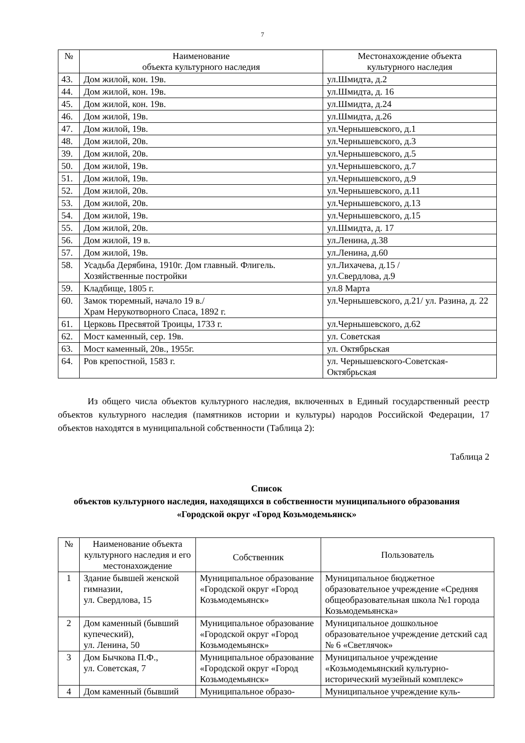7
| № | Наименование объекта культурного наследия | Местонахождение объекта культурного наследия |
| --- | --- | --- |
| 43. | Дом жилой, кон. 19в. | ул.Шмидта, д.2 |
| 44. | Дом жилой, кон. 19в. | ул.Шмидта, д. 16 |
| 45. | Дом жилой, кон. 19в. | ул.Шмидта, д.24 |
| 46. | Дом жилой, 19в. | ул.Шмидта, д.26 |
| 47. | Дом жилой, 19в. | ул.Чернышевского, д.1 |
| 48. | Дом жилой, 20в. | ул.Чернышевского, д.3 |
| 39. | Дом жилой, 20в. | ул.Чернышевского, д.5 |
| 50. | Дом жилой, 19в. | ул.Чернышевского, д.7 |
| 51. | Дом жилой, 19в. | ул.Чернышевского, д.9 |
| 52. | Дом жилой, 20в. | ул.Чернышевского, д.11 |
| 53. | Дом жилой, 20в. | ул.Чернышевского, д.13 |
| 54. | Дом жилой, 19в. | ул.Чернышевского, д.15 |
| 55. | Дом жилой, 20в. | ул.Шмидта, д. 17 |
| 56. | Дом жилой, 19 в. | ул.Ленина, д.38 |
| 57. | Дом жилой, 19в. | ул.Ленина, д.60 |
| 58. | Усадьба Дерябина, 1910г. Дом главный. Флигель. Хозяйственные постройки | ул.Лихачева, д.15 / ул.Свердлова, д.9 |
| 59. | Кладбище, 1805 г. | ул.8 Марта |
| 60. | Замок тюремный, начало 19 в./ Храм Нерукотворного Спаса, 1892 г. | ул.Чернышевского, д.21/ ул. Разина, д. 22 |
| 61. | Церковь Пресвятой Троицы, 1733 г. | ул.Чернышевского, д.62 |
| 62. | Мост каменный, сер. 19в. | ул. Советская |
| 63. | Мост каменный, 20в., 1955г. | ул. Октябрьская |
| 64. | Ров крепостной, 1583 г. | ул. Чернышевского-Советская-Октябрьская |
Из общего числа объектов культурного наследия, включенных в Единый государственный реестр объектов культурного наследия (памятников истории и культуры) народов Российской Федерации, 17 объектов находятся в муниципальной собственности (Таблица 2):
Таблица 2
Список
объектов культурного наследия, находящихся в собственности муниципального образования «Городской округ «Город Козьмодемьянск»
| № | Наименование объекта культурного наследия и его местонахождение | Собственник | Пользователь |
| --- | --- | --- | --- |
| 1 | Здание бывшей женской гимназии, ул. Свердлова, 15 | Муниципальное образование «Городской округ «Город Козьмодемьянск» | Муниципальное бюджетное образовательное учреждение «Средняя общеобразовательная школа №1 города Козьмодемьянска» |
| 2 | Дом каменный (бывший купеческий), ул. Ленина, 50 | Муниципальное образование «Городской округ «Город Козьмодемьянск» | Муниципальное дошкольное образовательное учреждение детский сад № 6 «Светлячок» |
| 3 | Дом Бычкова П.Ф., ул. Советская, 7 | Муниципальное образование «Городской округ «Город Козьмодемьянск» | Муниципальное учреждение «Козьмодемьянский культурно-исторический музейный комплекс» |
| 4 | Дом каменный (бывший | Муниципальное образо- | Муниципальное учреждение куль- |